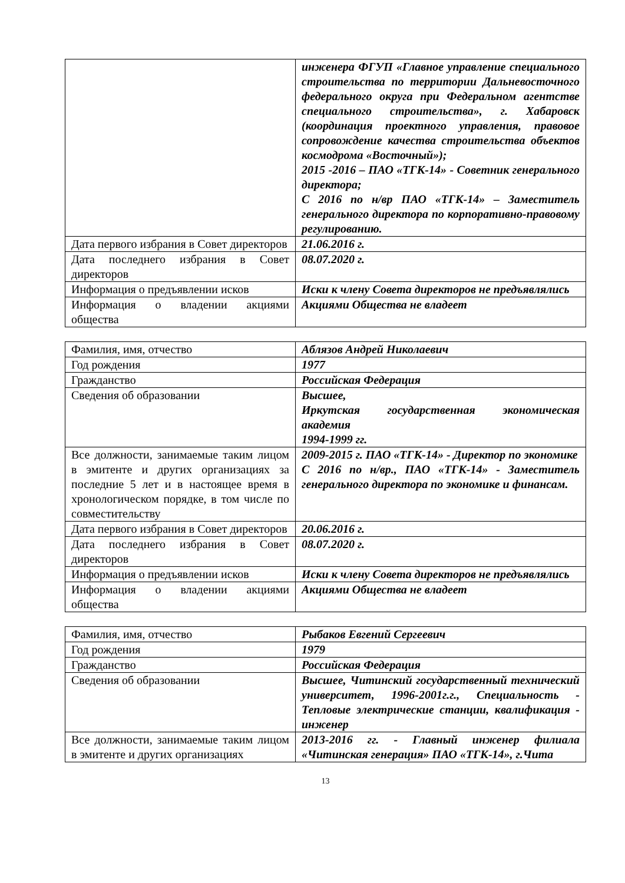| | инженера ФГУП «Главное управление специального строительства по территории Дальневосточного федерального округа при Федеральном агентстве специального строительства», г. Хабаровск (координация проектного управления, правовое сопровождение качества строительства объектов космодрома «Восточный»); 2015 -2016 – ПАО «ТГК-14» - Советник генерального директора; С 2016 по н/вр ПАО «ТГК-14» – Заместитель генерального директора по корпоративно-правовому регулированию. |
| Дата первого избрания в Совет директоров | 21.06.2016 г. |
| Дата последнего избрания в Совет директоров | 08.07.2020 г. |
| Информация о предъявлении исков | Иски к члену Совета директоров не предъявлялись |
| Информация о владении акциями общества | Акциями Общества не владеет |
| Фамилия, имя, отчество | Аблязов Андрей Николаевич |
| Год рождения | 1977 |
| Гражданство | Российская Федерация |
| Сведения об образовании | Высшее, Иркутская государственная экономическая академия 1994-1999 гг. |
| Все должности, занимаемые таким лицом в эмитенте и других организациях за последние 5 лет и в настоящее время в хронологическом порядке, в том числе по совместительству | 2009-2015 г. ПАО «ТГК-14» - Директор по экономике С 2016 по н/вр., ПАО «ТГК-14» - Заместитель генерального директора по экономике и финансам. |
| Дата первого избрания в Совет директоров | 20.06.2016 г. |
| Дата последнего избрания в Совет директоров | 08.07.2020 г. |
| Информация о предъявлении исков | Иски к члену Совета директоров не предъявлялись |
| Информация о владении акциями общества | Акциями Общества не владеет |
| Фамилия, имя, отчество | Рыбаков Евгений Сергеевич |
| Год рождения | 1979 |
| Гражданство | Российская Федерация |
| Сведения об образовании | Высшее, Читинский государственный технический университет, 1996-2001г.г., Специальность - Тепловые электрические станции, квалификация - инженер |
| Все должности, занимаемые таким лицом в эмитенте и других организациях | 2013-2016 гг. - Главный инженер филиала «Читинская генерация» ПАО «ТГК-14», г.Чита |
13